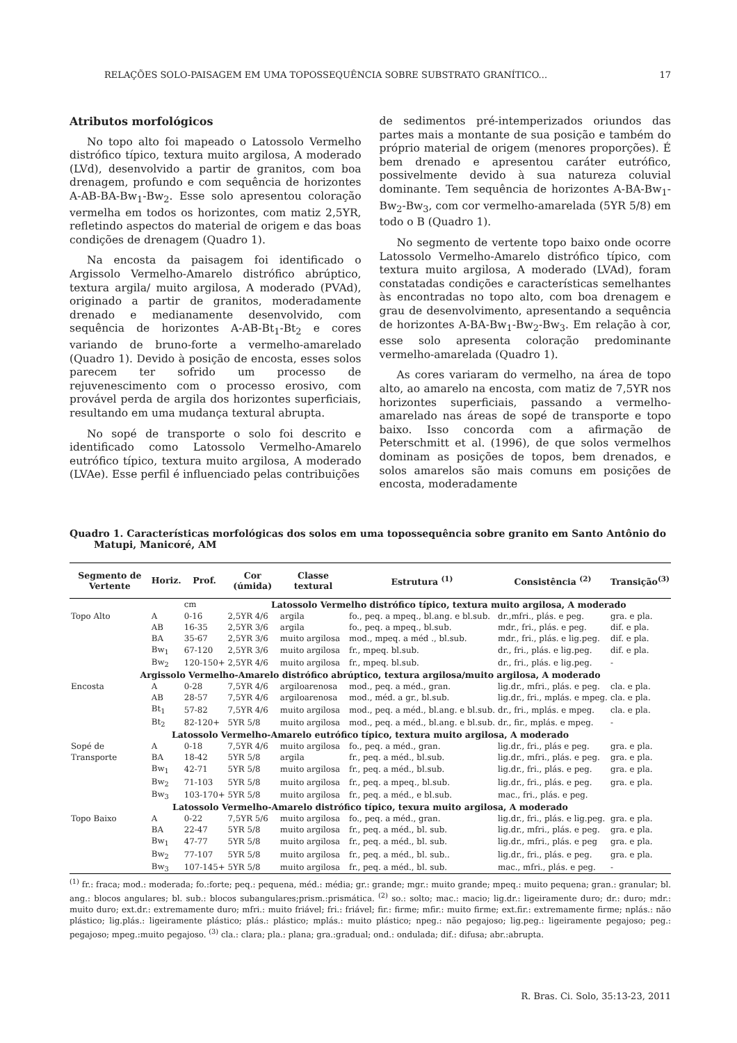RELAÇÕES SOLO-PAISAGEM EM UMA TOPOSSEQUÊNCIA SOBRE SUBSTRATO GRANÍTICO... 17
Atributos morfológicos
No topo alto foi mapeado o Latossolo Vermelho distrófico típico, textura muito argilosa, A moderado (LVd), desenvolvido a partir de granitos, com boa drenagem, profundo e com sequência de horizontes A-AB-BA-Bw<sub>1</sub>-Bw<sub>2</sub>. Esse solo apresentou coloração vermelha em todos os horizontes, com matiz 2,5YR, refletindo aspectos do material de origem e das boas condições de drenagem (Quadro 1).
Na encosta da paisagem foi identificado o Argissolo Vermelho-Amarelo distrófico abrúptico, textura argila/ muito argilosa, A moderado (PVAd), originado a partir de granitos, moderadamente drenado e medianamente desenvolvido, com sequência de horizontes A-AB-Bt<sub>1</sub>-Bt<sub>2</sub> e cores variando de bruno-forte a vermelho-amarelado (Quadro 1). Devido à posição de encosta, esses solos parecem ter sofrido um processo de rejuvenescimento com o processo erosivo, com provável perda de argila dos horizontes superficiais, resultando em uma mudança textural abrupta.
No sopé de transporte o solo foi descrito e identificado como Latossolo Vermelho-Amarelo eutrófico típico, textura muito argilosa, A moderado (LVAe). Esse perfil é influenciado pelas contribuições
de sedimentos pré-intemperizados oriundos das partes mais a montante de sua posição e também do próprio material de origem (menores proporções). É bem drenado e apresentou caráter eutrófico, possivelmente devido à sua natureza coluvial dominante. Tem sequência de horizontes A-BA-Bw<sub>1</sub>-Bw<sub>2</sub>-Bw<sub>3</sub>, com cor vermelho-amarelada (5YR 5/8) em todo o B (Quadro 1).
No segmento de vertente topo baixo onde ocorre Latossolo Vermelho-Amarelo distrófico típico, com textura muito argilosa, A moderado (LVAd), foram constatadas condições e características semelhantes às encontradas no topo alto, com boa drenagem e grau de desenvolvimento, apresentando a sequência de horizontes A-BA-Bw<sub>1</sub>-Bw<sub>2</sub>-Bw<sub>3</sub>. Em relação à cor, esse solo apresenta coloração predominante vermelho-amarelada (Quadro 1).
As cores variaram do vermelho, na área de topo alto, ao amarelo na encosta, com matiz de 7,5YR nos horizontes superficiais, passando a vermelho-amarelado nas áreas de sopé de transporte e topo baixo. Isso concorda com a afirmação de Peterschmitt et al. (1996), de que solos vermelhos dominam as posições de topos, bem drenados, e solos amarelos são mais comuns em posições de encosta, moderadamente
Quadro 1. Características morfológicas dos solos em uma topossequência sobre granito em Santo Antônio do Matupi, Manicoré, AM
| Segmento de Vertente | Horiz. | Prof. | Cor (úmida) | Classe textural | Estrutura <sup>(1)</sup> | Consistência <sup>(2)</sup> | Transição<sup>(3)</sup> |
| --- | --- | --- | --- | --- | --- | --- | --- |
| | | cm | Latossolo Vermelho distrófico típico, textura muito argilosa, A moderado | | | | |
| Topo Alto | A | 0-16 | 2,5YR 4/6 | argila | fo., peq. a mpeq., bl.ang. e bl.sub. | dr.,mfri., plás. e peg. | gra. e pla. |
| | AB | 16-35 | 2,5YR 3/6 | argila | fo., peq. a mpeq., bl.sub. | mdr., fri., plás. e peg. | dif. e pla. |
| | BA | 35-67 | 2,5YR 3/6 | muito argilosa | mod., mpeq. a méd ., bl.sub. | mdr., fri., plás. e lig.peg. | dif. e pla. |
| | Bw<sub>1</sub> | 67-120 | 2,5YR 3/6 | muito argilosa | fr., mpeq. bl.sub. | dr., fri., plás. e lig.peg. | dif. e pla. |
| | Bw<sub>2</sub> | 120-150+ | 2,5YR 4/6 | muito argilosa | fr., mpeq. bl.sub. | dr., fri., plás. e lig.peg. | - |
| Argissolo Vermelho-Amarelo distrófico abrúptico, textura argilosa/muito argilosa, A moderado | | | | | | | |
| Encosta | A | 0-28 | 7,5YR 4/6 | argiloarenosa | mod., peq. a méd., gran. | lig.dr., mfri., plás. e peg. | cla. e pla. |
| | AB | 28-57 | 7,5YR 4/6 | argiloarenosa | mod., méd. a gr., bl.sub. | lig.dr., fri., mplás. e mpeg. | cla. e pla. |
| | Bt<sub>1</sub> | 57-82 | 7,5YR 4/6 | muito argilosa | mod., peq. a méd., bl.ang. e bl.sub. | dr., fri., mplás. e mpeg. | cla. e pla. |
| | Bt<sub>2</sub> | 82-120+ | 5YR 5/8 | muito argilosa | mod., peq. a méd., bl.ang. e bl.sub. | dr., fir., mplás. e mpeg. | - |
| Latossolo Vermelho-Amarelo eutrófico típico, textura muito argilosa, A moderado | | | | | | | |
| Sopé de | A | 0-18 | 7,5YR 4/6 | muito argilosa | fo., peq. a méd., gran. | lig.dr., fri., plás e peg. | gra. e pla. |
| Transporte | BA | 18-42 | 5YR 5/8 | argila | fr., peq. a méd., bl.sub. | lig.dr., mfri., plás. e peg. | gra. e pla. |
| | Bw<sub>1</sub> | 42-71 | 5YR 5/8 | muito argilosa | fr., peq. a méd., bl.sub. | lig.dr., fri., plás. e peg. | gra. e pla. |
| | Bw<sub>2</sub> | 71-103 | 5YR 5/8 | muito argilosa | fr., peq. a mpeq., bl.sub. | lig.dr., fri., plás. e peg. | gra. e pla. |
| | Bw<sub>3</sub> | 103-170+ | 5YR 5/8 | muito argilosa | fr., peq. a méd., e bl.sub. | mac., fri., plás. e peg. | |
| Latossolo Vermelho-Amarelo distrófico típico, texura muito argilosa, A moderado | | | | | | | |
| Topo Baixo | A | 0-22 | 7,5YR 5/6 | muito argilosa | fo., peq. a méd., gran. | lig.dr., fri., plás. e lig.peg. | gra. e pla. |
| | BA | 22-47 | 5YR 5/8 | muito argilosa | fr., peq. a méd., bl. sub. | lig.dr., mfri., plás. e peg. | gra. e pla. |
| | Bw<sub>1</sub> | 47-77 | 5YR 5/8 | muito argilosa | fr., peq. a méd., bl. sub. | lig.dr., mfri., plás. e peg | gra. e pla. |
| | Bw<sub>2</sub> | 77-107 | 5YR 5/8 | muito argilosa | fr., peq. a méd., bl. sub.. | lig.dr., fri., plás. e peg. | gra. e pla. |
| | Bw<sub>3</sub> | 107-145+ | 5YR 5/8 | muito argilosa | fr., peq. a méd., bl. sub. | mac., mfri., plás. e peg. | - |
<sup>(1)</sup> fr.: fraca; mod.: moderada; fo.:forte; peq.: pequena, méd.: média; gr.: grande; mgr.: muito grande; mpeq.: muito pequena; gran.: granular; bl. ang.: blocos angulares; bl. sub.: blocos subangulares;prism.:prismática. <sup>(2)</sup> so.: solto; mac.: macio; lig.dr.: ligeiramente duro; dr.: duro; mdr.: muito duro; ext.dr.: extremamente duro; mfri.: muito friável; fri.: friável; fir.: firme; mfir.: muito firme; ext.fir.: extremamente firme; nplás.: não plástico; lig.plás.: ligeiramente plástico; plás.: plástico; mplás.: muito plástico; npeg.: não pegajoso; lig.peg.: ligeiramente pegajoso; peg.: pegajoso; mpeg.:muito pegajoso. <sup>(3)</sup> cla.: clara; pla.: plana; gra.:gradual; ond.: ondulada; dif.: difusa; abr.:abrupta.
R. Bras. Ci. Solo, 35:13-23, 2011